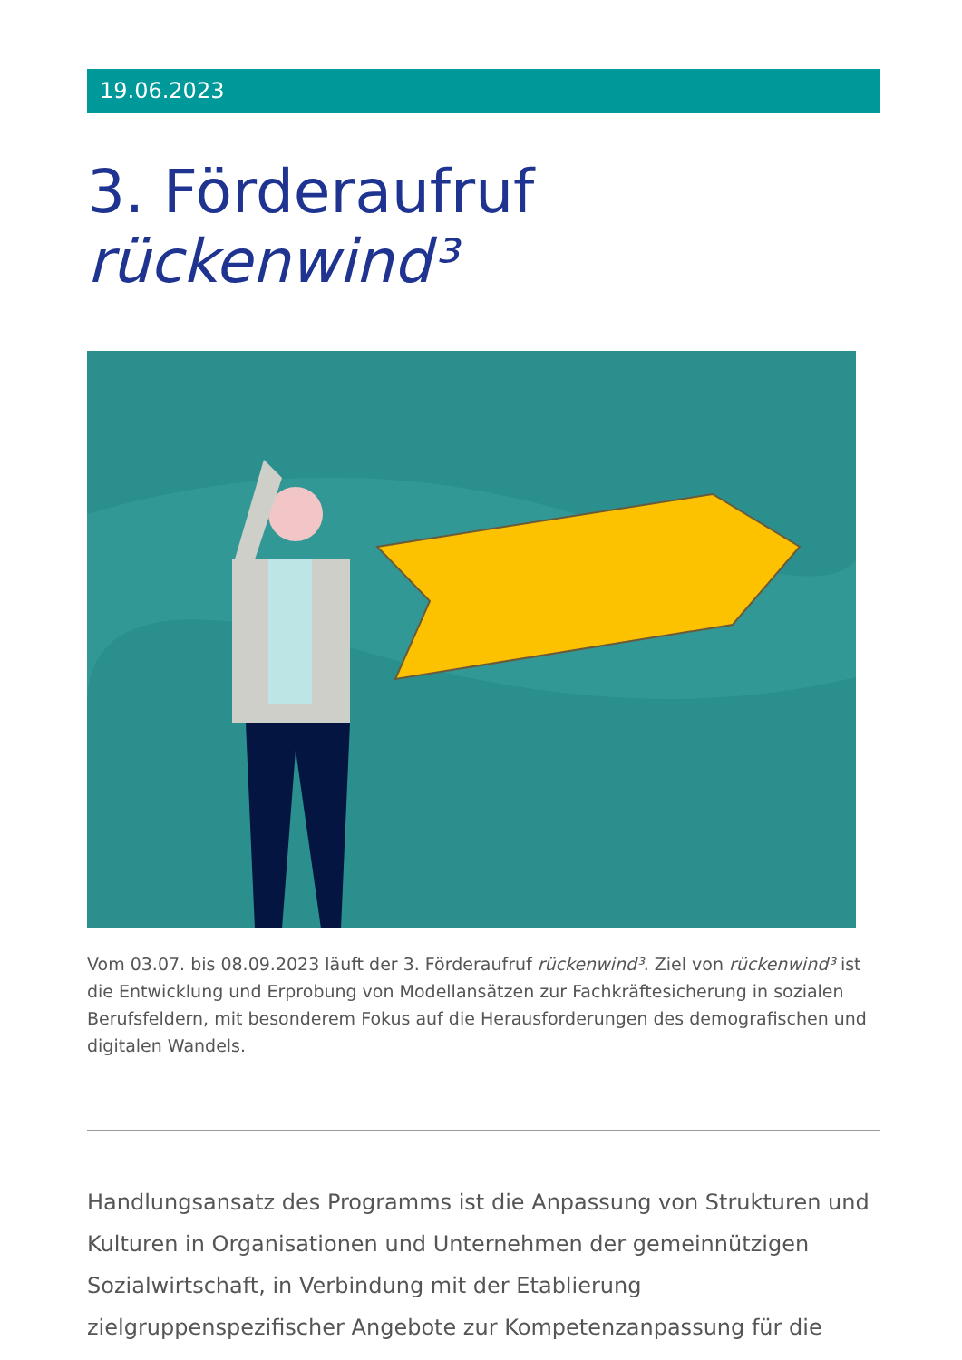19.06.2023
3. Förderaufruf rückenwind³
Vom 03.07. bis 08.09.2023 läuft der 3. Förderaufruf rückenwind³. Ziel von rückenwind³ ist die Entwicklung und Erprobung von Modellansätzen zur Fachkräftesicherung in sozialen Berufsfeldern, mit besonderem Fokus auf die Herausforderungen des demografischen und digitalen Wandels.
Handlungsansatz des Programms ist die Anpassung von Strukturen und Kulturen in Organisationen und Unternehmen der gemeinnützigen Sozialwirtschaft, in Verbindung mit der Etablierung zielgruppenspezifischer Angebote zur Kompetenzanpassung für die